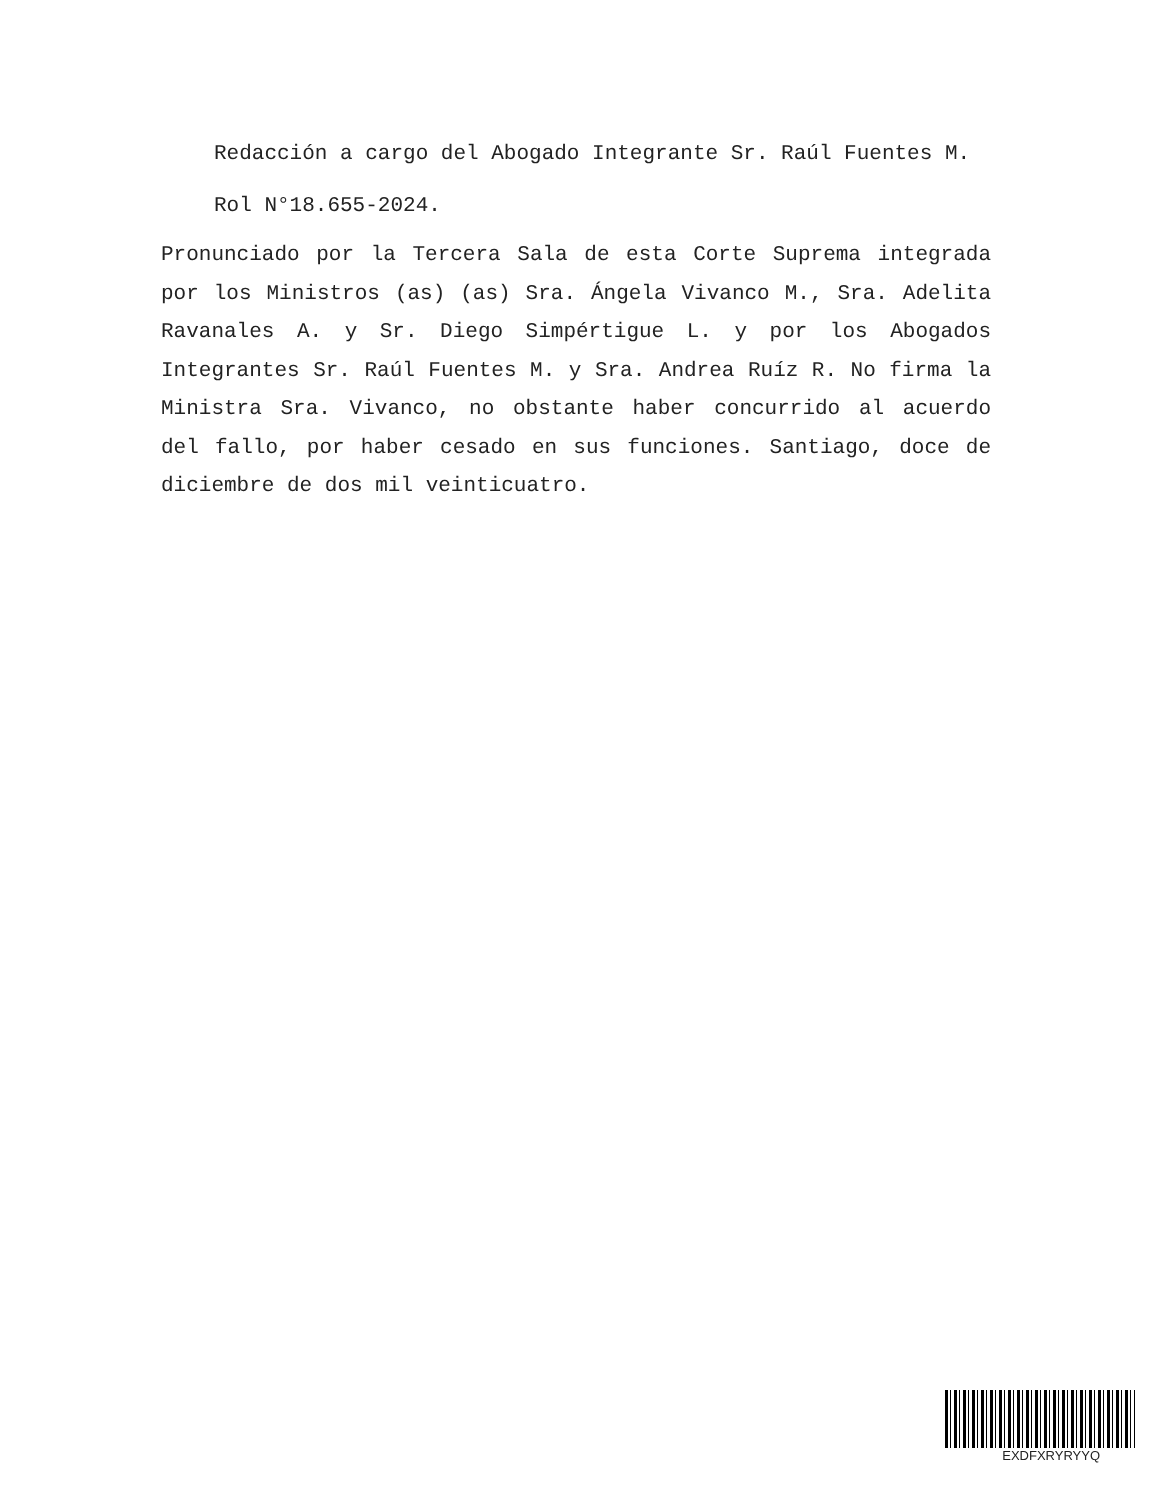Redacción a cargo del Abogado Integrante Sr. Raúl Fuentes M.
Rol N°18.655-2024.
Pronunciado por la Tercera Sala de esta Corte Suprema integrada por los Ministros (as) (as) Sra. Ángela Vivanco M., Sra. Adelita Ravanales A. y Sr. Diego Simpértigue L. y por los Abogados Integrantes Sr. Raúl Fuentes M. y Sra. Andrea Ruíz R. No firma la Ministra Sra. Vivanco, no obstante haber concurrido al acuerdo del fallo, por haber cesado en sus funciones. Santiago, doce de diciembre de dos mil veinticuatro.
EXDFXRYRYYQ